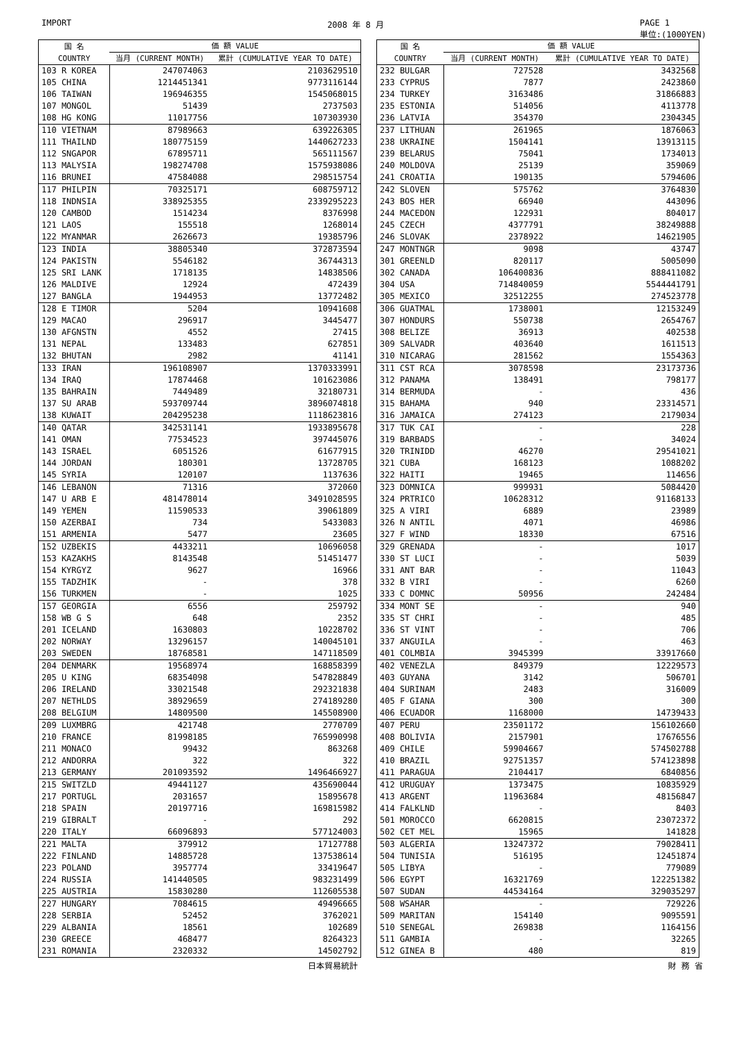IMPORT 2008 年 8 月 PAGE 1
単位:(1000YEN)
| 国 名 COUNTRY | 価 額 VALUE | |
| --- | --- | --- |
| | 当月 (CURRENT MONTH) | 累計 (CUMULATIVE YEAR TO DATE) |
| 103 R KOREA | 247074063 | 2103629510 |
| 105 CHINA | 1214451341 | 9773116144 |
| 106 TAIWAN | 196946355 | 1545068015 |
| 107 MONGOL | 51439 | 2737503 |
| 108 HG KONG | 11017756 | 107303930 |
| 110 VIETNAM | 87989663 | 639226305 |
| 111 THAILND | 180775159 | 1440627233 |
| 112 SNGAPOR | 67895711 | 565111567 |
| 113 MALYSIA | 198274708 | 1575938086 |
| 116 BRUNEI | 47584088 | 298515754 |
| 117 PHILPIN | 70325171 | 608759712 |
| 118 INDNSIA | 338925355 | 2339295223 |
| 120 CAMBOD | 1514234 | 8376998 |
| 121 LAOS | 155518 | 1268014 |
| 122 MYANMAR | 2626673 | 19385796 |
| 123 INDIA | 38805340 | 372873594 |
| 124 PAKISTN | 5546182 | 36744313 |
| 125 SRI LANK | 1718135 | 14838506 |
| 126 MALDIVE | 12924 | 472439 |
| 127 BANGLA | 1944953 | 13772482 |
| 128 E TIMOR | 5204 | 10941608 |
| 129 MACAO | 296917 | 3445477 |
| 130 AFGNSTN | 4552 | 27415 |
| 131 NEPAL | 133483 | 627851 |
| 132 BHUTAN | 2982 | 41141 |
| 133 IRAN | 196108907 | 1370333991 |
| 134 IRAQ | 17874468 | 101623086 |
| 135 BAHRAIN | 7449489 | 32180731 |
| 137 SU ARAB | 593709744 | 3896074818 |
| 138 KUWAIT | 204295238 | 1118623816 |
| 140 QATAR | 342531141 | 1933895678 |
| 141 OMAN | 77534523 | 397445076 |
| 143 ISRAEL | 6051526 | 61677915 |
| 144 JORDAN | 180301 | 13728705 |
| 145 SYRIA | 120107 | 1137636 |
| 146 LEBANON | 71316 | 372060 |
| 147 U ARB E | 481478014 | 3491028595 |
| 149 YEMEN | 11590533 | 39061809 |
| 150 AZERBAI | 734 | 5433083 |
| 151 ARMENIA | 5477 | 23605 |
| 152 UZBEKIS | 4433211 | 10696058 |
| 153 KAZAKHS | 8143548 | 51451477 |
| 154 KYRGYZ | 9627 | 16966 |
| 155 TADZHIK | - | 378 |
| 156 TURKMEN | - | 1025 |
| 157 GEORGIA | 6556 | 259792 |
| 158 WB G S | 648 | 2352 |
| 201 ICELAND | 1630803 | 10228702 |
| 202 NORWAY | 13296157 | 140045101 |
| 203 SWEDEN | 18768581 | 147118509 |
| 204 DENMARK | 19568974 | 168858399 |
| 205 U KING | 68354098 | 547828849 |
| 206 IRELAND | 33021548 | 292321838 |
| 207 NETHLDS | 38929659 | 274189280 |
| 208 BELGIUM | 14809500 | 145508900 |
| 209 LUXMBRG | 421748 | 2770709 |
| 210 FRANCE | 81998185 | 765990998 |
| 211 MONACO | 99432 | 863268 |
| 212 ANDORRA | 322 | 322 |
| 213 GERMANY | 201093592 | 1496466927 |
| 215 SWITZLD | 49441127 | 435690044 |
| 217 PORTUGL | 2031657 | 15895678 |
| 218 SPAIN | 20197716 | 169815982 |
| 219 GIBRALT | - | 292 |
| 220 ITALY | 66096893 | 577124003 |
| 221 MALTA | 379912 | 17127788 |
| 222 FINLAND | 14885728 | 137538614 |
| 223 POLAND | 3957774 | 33419647 |
| 224 RUSSIA | 141440505 | 983231499 |
| 225 AUSTRIA | 15830280 | 112605538 |
| 227 HUNGARY | 7084615 | 49496665 |
| 228 SERBIA | 52452 | 3762021 |
| 229 ALBANIA | 18561 | 102689 |
| 230 GREECE | 468477 | 8264323 |
| 231 ROMANIA | 2320332 | 14502792 |
| 国 名 COUNTRY | 価 額 VALUE | |
| --- | --- | --- |
| | 当月 (CURRENT MONTH) | 累計 (CUMULATIVE YEAR TO DATE) |
| 232 BULGAR | 727528 | 3432568 |
| 233 CYPRUS | 7877 | 2423860 |
| 234 TURKEY | 3163486 | 31866883 |
| 235 ESTONIA | 514056 | 4113778 |
| 236 LATVIA | 354370 | 2304345 |
| 237 LITHUAN | 261965 | 1876063 |
| 238 UKRAINE | 1504141 | 13913115 |
| 239 BELARUS | 75041 | 1734013 |
| 240 MOLDOVA | 25139 | 359069 |
| 241 CROATIA | 190135 | 5794606 |
| 242 SLOVEN | 575762 | 3764830 |
| 243 BOS HER | 66940 | 443096 |
| 244 MACEDON | 122931 | 804017 |
| 245 CZECH | 4377791 | 38249888 |
| 246 SLOVAK | 2378922 | 14621905 |
| 247 MONTNGR | 9098 | 43747 |
| 301 GREENLD | 820117 | 5005090 |
| 302 CANADA | 106400836 | 888411082 |
| 304 USA | 714840059 | 5544441791 |
| 305 MEXICO | 32512255 | 274523778 |
| 306 GUATMAL | 1738001 | 12153249 |
| 307 HONDURS | 550738 | 2654767 |
| 308 BELIZE | 36913 | 402538 |
| 309 SALVADR | 403640 | 1611513 |
| 310 NICARAG | 281562 | 1554363 |
| 311 CST RCA | 3078598 | 23173736 |
| 312 PANAMA | 138491 | 798177 |
| 314 BERMUDA | - | 436 |
| 315 BAHAMA | 940 | 23314571 |
| 316 JAMAICA | 274123 | 2179034 |
| 317 TUK CAI | - | 228 |
| 319 BARBADS | - | 34024 |
| 320 TRINIDD | 46270 | 29541021 |
| 321 CUBA | 168123 | 1088202 |
| 322 HAITI | 19465 | 114656 |
| 323 DOMNICA | 999931 | 5084420 |
| 324 PRTRICO | 10628312 | 91168133 |
| 325 A VIRI | 6889 | 23989 |
| 326 N ANTIL | 4071 | 46986 |
| 327 F WIND | 18330 | 67516 |
| 329 GRENADA | - | 1017 |
| 330 ST LUCI | - | 5039 |
| 331 ANT BAR | - | 11043 |
| 332 B VIRI | - | 6260 |
| 333 C DOMNC | 50956 | 242484 |
| 334 MONT SE | - | 940 |
| 335 ST CHRI | - | 485 |
| 336 ST VINT | - | 706 |
| 337 ANGUILA | - | 463 |
| 401 COLMBIA | 3945399 | 33917660 |
| 402 VENEZLA | 849379 | 12229573 |
| 403 GUYANA | 3142 | 506701 |
| 404 SURINAM | 2483 | 316009 |
| 405 F GIANA | 300 | 300 |
| 406 ECUADOR | 1168000 | 14739433 |
| 407 PERU | 23501172 | 156102660 |
| 408 BOLIVIA | 2157901 | 17676556 |
| 409 CHILE | 59904667 | 574502788 |
| 410 BRAZIL | 92751357 | 574123898 |
| 411 PARAGUA | 2104417 | 6840856 |
| 412 URUGUAY | 1373475 | 10835929 |
| 413 ARGENT | 11963684 | 48156847 |
| 414 FALKLND | - | 8403 |
| 501 MOROCCO | 6620815 | 23072372 |
| 502 CET MEL | 15965 | 141828 |
| 503 ALGERIA | 13247372 | 79028411 |
| 504 TUNISIA | 516195 | 12451874 |
| 505 LIBYA | - | 779089 |
| 506 EGYPT | 16321769 | 122251382 |
| 507 SUDAN | 44534164 | 329035297 |
| 508 WSAHAR | - | 729226 |
| 509 MARITAN | 154140 | 9095591 |
| 510 SENEGAL | 269838 | 1164156 |
| 511 GAMBIA | - | 32265 |
| 512 GINEA B | 480 | 819 |
日本貿易統計 財 務 省